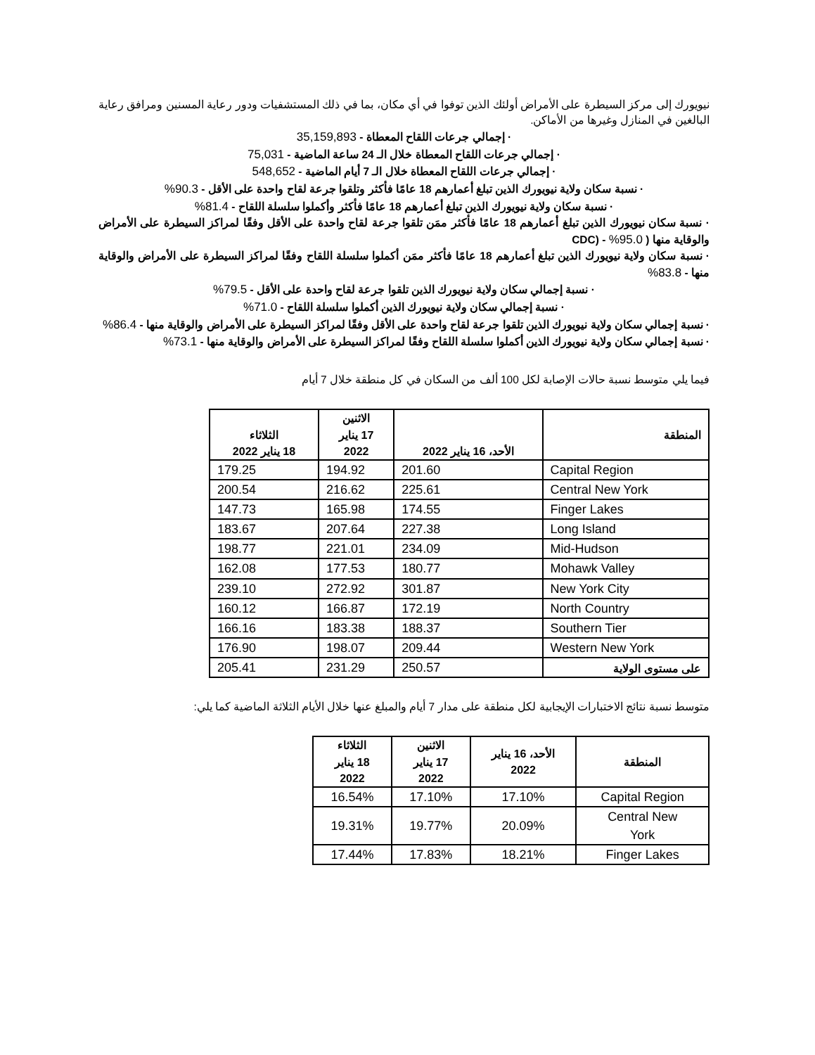نيويورك إلى مركز السيطرة على الأمراض أولئك الذين توفوا في أي مكان، بما في ذلك المستشفيات ودور رعاية المسنين ومرافق رعاية البالغين في المنازل وغيرها من الأماكن.
· إجمالي جرعات اللقاح المعطاة - 35,159,893
· إجمالي جرعات اللقاح المعطاة خلال الـ 24 ساعة الماضية - 75,031
· إجمالي جرعات اللقاح المعطاة خلال الـ 7 أيام الماضية - 548,652
· نسبة سكان ولاية نيويورك الذين تبلغ أعمارهم 18 عامًا فأكثر وتلقوا جرعة لقاح واحدة على الأقل - 90.3%
· نسبة سكان ولاية نيويورك الذين تبلغ أعمارهم 18 عامًا فأكثر وأكملوا سلسلة اللقاح - 81.4%
· نسبة سكان نيويورك الذين تبلغ أعمارهم 18 عامًا فأكثر ممَن تلقوا جرعة لقاح واحدة على الأقل وفقًا لمراكز السيطرة على الأمراض والوقاية منها ( 95.0% - (CDC
· نسبة سكان ولاية نيويورك الذين تبلغ أعمارهم 18 عامًا فأكثر ممَن أكملوا سلسلة اللقاح وفقًا لمراكز السيطرة على الأمراض والوقاية منها - 83.8%
· نسبة إجمالي سكان ولاية نيويورك الذين تلقوا جرعة لقاح واحدة على الأقل - 79.5%
· نسبة إجمالي سكان ولاية نيويورك الذين أكملوا سلسلة اللقاح - 71.0%
· نسبة إجمالي سكان ولاية نيويورك الذين تلقوا جرعة لقاح واحدة على الأقل وفقًا لمراكز السيطرة على الأمراض والوقاية منها - 86.4%
· نسبة إجمالي سكان ولاية نيويورك الذين أكملوا سلسلة اللقاح وفقًا لمراكز السيطرة على الأمراض والوقاية منها - 73.1%
فيما يلي متوسط نسبة حالات الإصابة لكل 100 ألف من السكان في كل منطقة خلال 7 أيام
| المنطقة | الأحد، 16 يناير 2022 | الاثنين 17 يناير 2022 | الثلاثاء 18 يناير 2022 |
| --- | --- | --- | --- |
| Capital Region | 201.60 | 194.92 | 179.25 |
| Central New York | 225.61 | 216.62 | 200.54 |
| Finger Lakes | 174.55 | 165.98 | 147.73 |
| Long Island | 227.38 | 207.64 | 183.67 |
| Mid-Hudson | 234.09 | 221.01 | 198.77 |
| Mohawk Valley | 180.77 | 177.53 | 162.08 |
| New York City | 301.87 | 272.92 | 239.10 |
| North Country | 172.19 | 166.87 | 160.12 |
| Southern Tier | 188.37 | 183.38 | 166.16 |
| Western New York | 209.44 | 198.07 | 176.90 |
| على مستوى الولاية | 250.57 | 231.29 | 205.41 |
متوسط نسبة نتائج الاختبارات الإيجابية لكل منطقة على مدار 7 أيام والمبلغ عنها خلال الأيام الثلاثة الماضية كما يلي:
| المنطقة | الأحد، 16 يناير 2022 | الاثنين 17 يناير 2022 | الثلاثاء 18 يناير 2022 |
| --- | --- | --- | --- |
| Capital Region | 17.10% | 17.10% | 16.54% |
| Central New York | 20.09% | 19.77% | 19.31% |
| Finger Lakes | 18.21% | 17.83% | 17.44% |